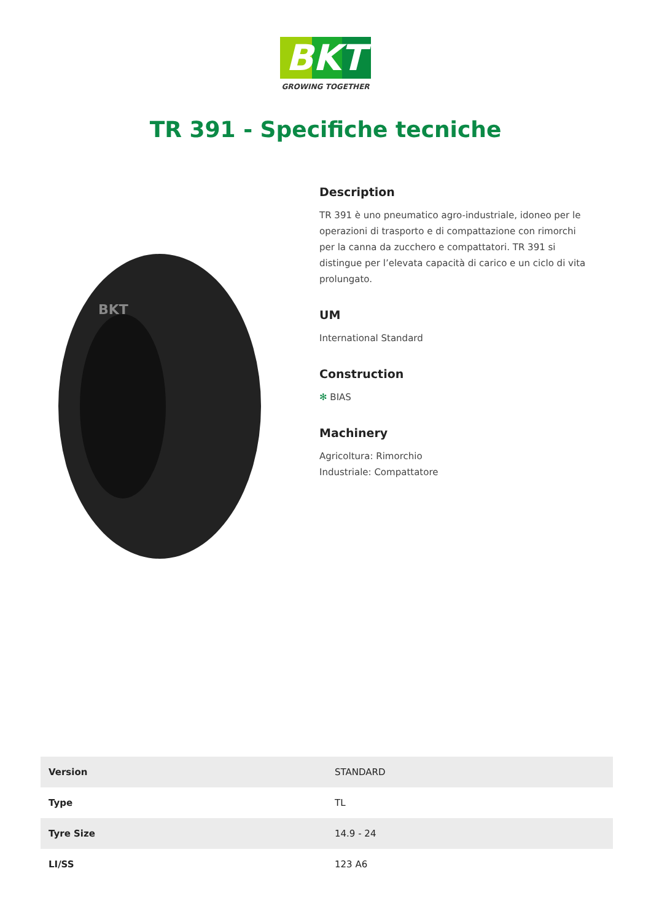BKT
GROWING TOGETHER
TR 391 - Specifiche tecniche
BKT
Description
TR 391 è uno pneumatico agro-industriale, idoneo per le operazioni di trasporto e di compattazione con rimorchi per la canna da zucchero e compattatori. TR 391 si distingue per l’elevata capacità di carico e un ciclo di vita prolungato.
UM
International Standard
Construction
✻ BIAS
Machinery
Agricoltura: Rimorchio
Industriale: Compattatore
| Version | STANDARD |
| Type | TL |
| Tyre Size | 14.9 - 24 |
| LI/SS | 123 A6 |